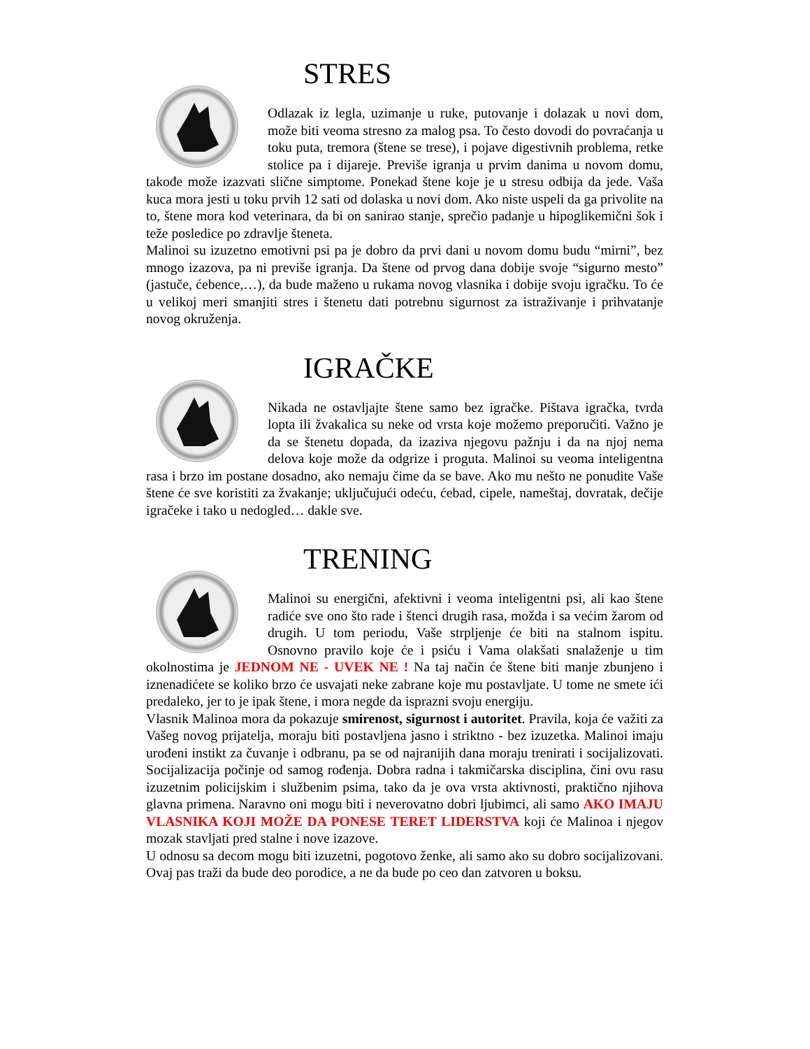STRES
Odlazak iz legla, uzimanje u ruke, putovanje i dolazak u novi dom, može biti veoma stresno za malog psa. To često dovodi do povraćanja u toku puta, tremora (štene se trese), i pojave digestivnih problema, retke stolice pa i dijareje. Previše igranja u prvim danima u novom domu, takođe može izazvati slične simptome. Ponekad štene koje je u stresu odbija da jede. Vaša kuca mora jesti u toku prvih 12 sati od dolaska u novi dom. Ako niste uspeli da ga privolite na to, štene mora kod veterinara, da bi on sanirao stanje, sprečio padanje u hipoglikemični šok i teže posledice po zdravlje šteneta.
Malinoi su izuzetno emotivni psi pa je dobro da prvi dani u novom domu budu “mirni”, bez mnogo izazova, pa ni previše igranja. Da štene od prvog dana dobije svoje “sigurno mesto” (jastuče, ćebence,…), da bude maženo u rukama novog vlasnika i dobije svoju igračku. To će u velikoj meri smanjiti stres i štenetu dati potrebnu sigurnost za istraživanje i prihvatanje novog okruženja.
IGRAČKE
Nikada ne ostavljajte štene samo bez igračke. Pištava igračka, tvrda lopta ili žvakalica su neke od vrsta koje možemo preporučiti. Važno je da se štenetu dopada, da izaziva njegovu pažnju i da na njoj nema delova koje može da odgrize i proguta. Malinoi su veoma inteligentna rasa i brzo im postane dosadno, ako nemaju čime da se bave. Ako mu nešto ne ponudite Vaše štene će sve koristiti za žvakanje; uključujući odeću, ćebad, cipele, nameštaj, dovratak, dečije igračeke i tako u nedogled… dakle sve.
TRENING
Malinoi su energični, afektivni i veoma inteligentni psi, ali kao štene radiće sve ono što rade i štenci drugih rasa, možda i sa većim žarom od drugih. U tom periodu, Vaše strpljenje će biti na stalnom ispitu. Osnovno pravilo koje će i psiću i Vama olakšati snalaženje u tim okolnostima je JEDNOM NE - UVEK NE ! Na taj način će štene biti manje zbunjeno i iznenadićete se koliko brzo će usvajati neke zabrane koje mu postavljate. U tome ne smete ići predaleko, jer to je ipak štene, i mora negde da isprazni svoju energiju.
Vlasnik Malinoa mora da pokazuje smirenost, sigurnost i autoritet. Pravila, koja će važiti za Vašeg novog prijatelja, moraju biti postavljena jasno i striktno - bez izuzetka. Malinoi imaju urođeni instikt za čuvanje i odbranu, pa se od najranijih dana moraju trenirati i socijalizovati. Socijalizacija počinje od samog rođenja. Dobra radna i takmičarska disciplina, čini ovu rasu izuzetnim policijskim i službenim psima, tako da je ova vrsta aktivnosti, praktično njihova glavna primena. Naravno oni mogu biti i neverovatno dobri ljubimci, ali samo AKO IMAJU VLASNIKA KOJI MOŽE DA PONESE TERET LIDERSTVA koji će Malinoa i njegov mozak stavljati pred stalne i nove izazove.
U odnosu sa decom mogu biti izuzetni, pogotovo ženke, ali samo ako su dobro socijalizovani. Ovaj pas traži da bude deo porodice, a ne da bude po ceo dan zatvoren u boksu.